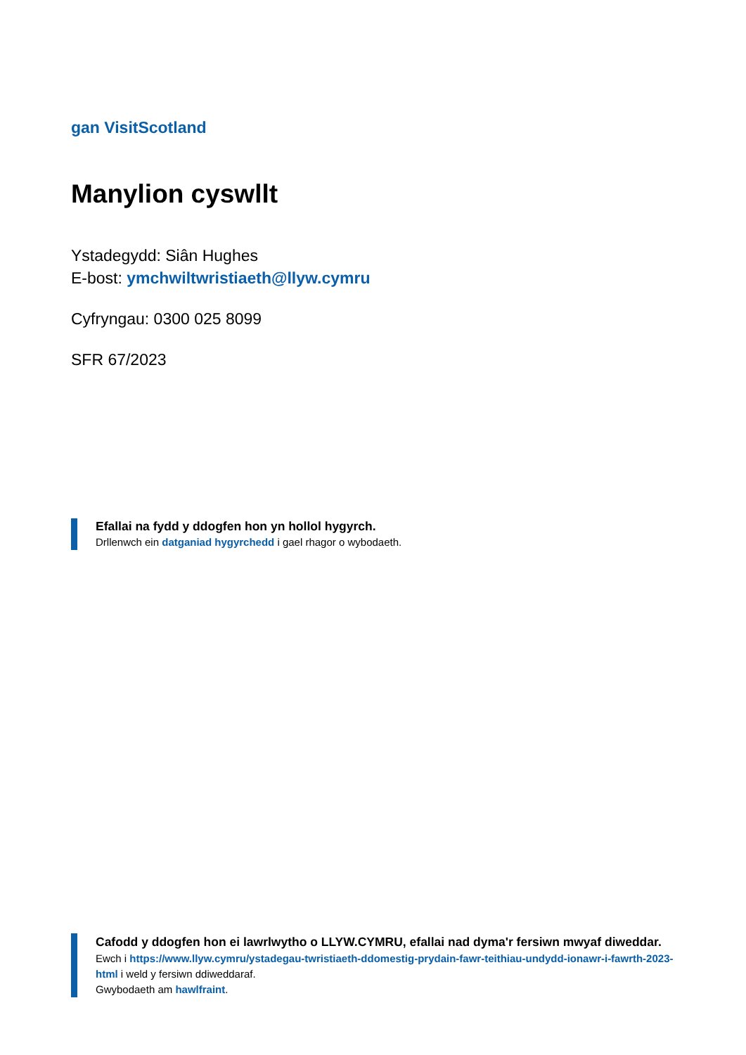gan VisitScotland
Manylion cyswllt
Ystadegydd: Siân Hughes
E-bost: ymchwiltwristiaeth@llyw.cymru
Cyfryngau: 0300 025 8099
SFR 67/2023
Efallai na fydd y ddogfen hon yn hollol hygyrch.
Drllenwch ein datganiad hygyrchedd i gael rhagor o wybodaeth.
Cafodd y ddogfen hon ei lawrlwytho o LLYW.CYMRU, efallai nad dyma'r fersiwn mwyaf diweddar.
Ewch i https://www.llyw.cymru/ystadegau-twristiaeth-ddomestig-prydain-fawr-teithiau-undydd-ionawr-i-fawrth-2023-html i weld y fersiwn ddiweddaraf.
Gwybodaeth am hawlfraint.